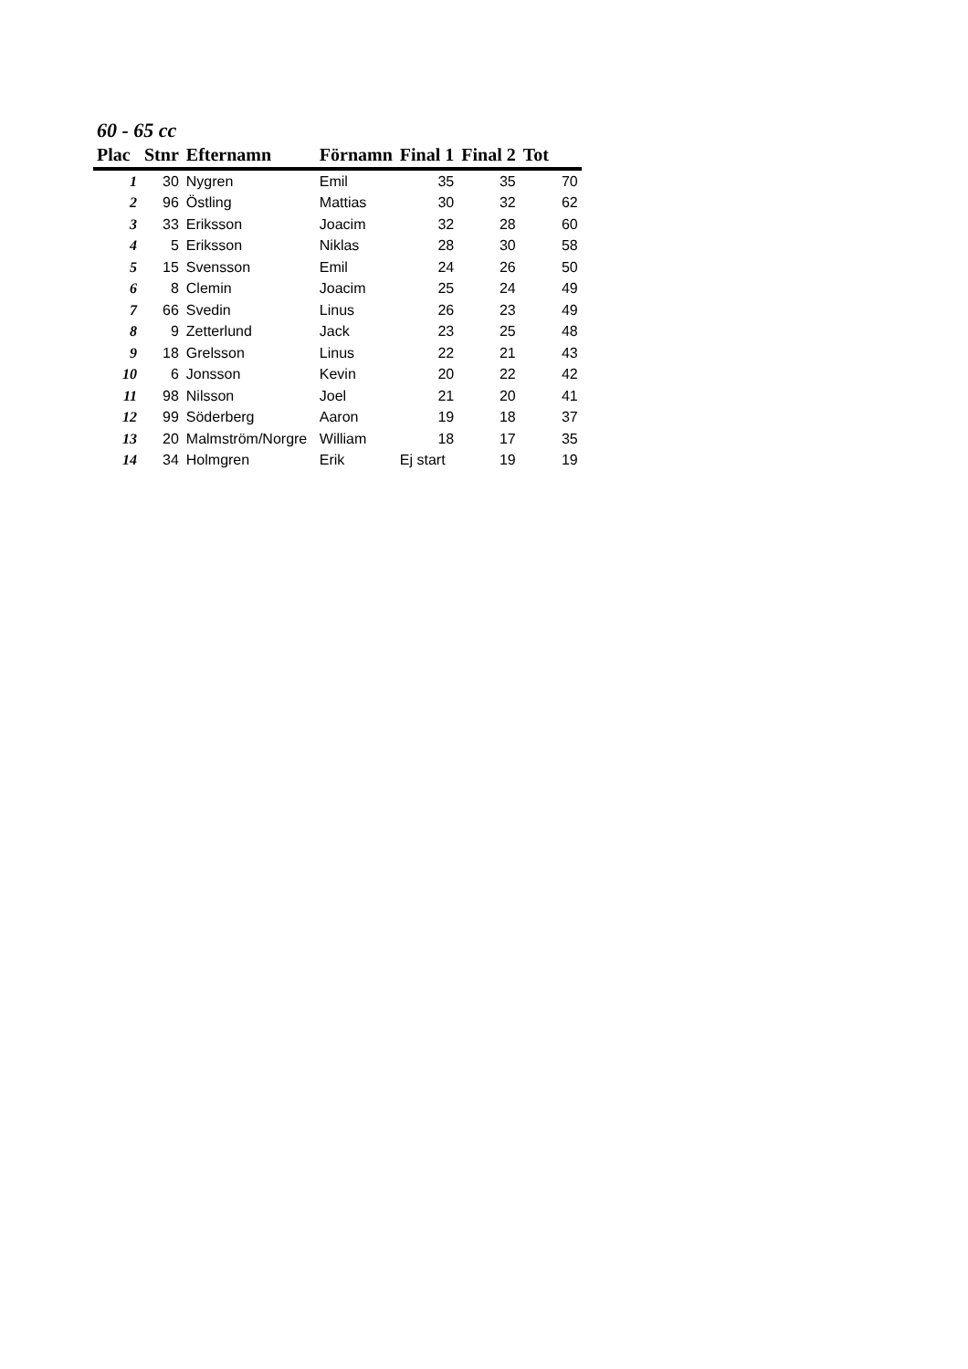60 - 65 cc
| Plac | Stnr | Efternamn | Förnamn | Final 1 | Final 2 | Tot |
| --- | --- | --- | --- | --- | --- | --- |
| 1 | 30 | Nygren | Emil | 35 | 35 | 70 |
| 2 | 96 | Östling | Mattias | 30 | 32 | 62 |
| 3 | 33 | Eriksson | Joacim | 32 | 28 | 60 |
| 4 | 5 | Eriksson | Niklas | 28 | 30 | 58 |
| 5 | 15 | Svensson | Emil | 24 | 26 | 50 |
| 6 | 8 | Clemin | Joacim | 25 | 24 | 49 |
| 7 | 66 | Svedin | Linus | 26 | 23 | 49 |
| 8 | 9 | Zetterlund | Jack | 23 | 25 | 48 |
| 9 | 18 | Grelsson | Linus | 22 | 21 | 43 |
| 10 | 6 | Jonsson | Kevin | 20 | 22 | 42 |
| 11 | 98 | Nilsson | Joel | 21 | 20 | 41 |
| 12 | 99 | Söderberg | Aaron | 19 | 18 | 37 |
| 13 | 20 | Malmström/Norgre | William | 18 | 17 | 35 |
| 14 | 34 | Holmgren | Erik | Ej start | 19 | 19 |